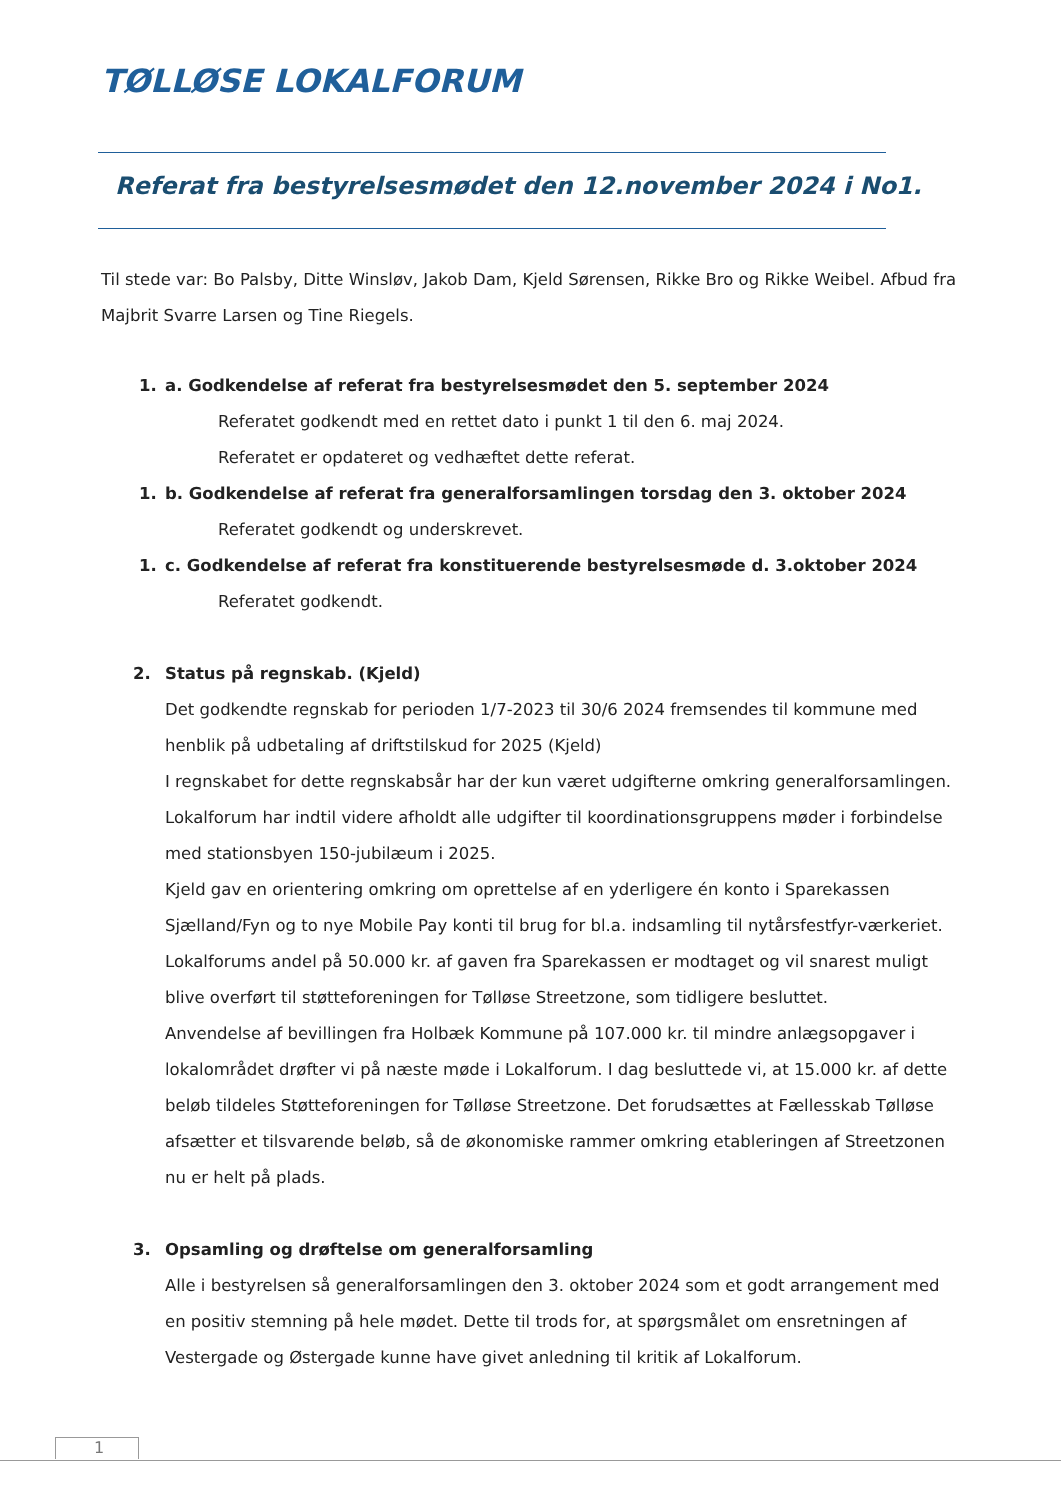TØLLØSE LOKALFORUM
Referat fra bestyrelsesmødet den 12.november 2024 i No1.
Til stede var: Bo Palsby, Ditte Winsløv, Jakob Dam, Kjeld Sørensen, Rikke Bro og Rikke Weibel. Afbud fra Majbrit Svarre Larsen og Tine Riegels.
1. a. Godkendelse af referat fra bestyrelsesmødet den 5. september 2024
Referatet godkendt med en rettet dato i punkt 1 til den 6. maj 2024.
Referatet er opdateret og vedhæftet dette referat.
1. b. Godkendelse af referat fra generalforsamlingen torsdag den 3. oktober 2024
Referatet godkendt og underskrevet.
1. c. Godkendelse af referat fra konstituerende bestyrelsesmøde d. 3.oktober 2024
Referatet godkendt.
2. Status på regnskab. (Kjeld)
Det godkendte regnskab for perioden 1/7-2023 til 30/6 2024 fremsendes til kommune med henblik på udbetaling af driftstilskud for 2025 (Kjeld)
I regnskabet for dette regnskabsår har der kun været udgifterne omkring generalforsamlingen. Lokalforum har indtil videre afholdt alle udgifter til koordinationsgruppens møder i forbindelse med stationsbyen 150-jubilæum i 2025.
Kjeld gav en orientering omkring om oprettelse af en yderligere én konto i Sparekassen Sjælland/Fyn og to nye Mobile Pay konti til brug for bl.a. indsamling til nytårsfestfyr-værkeriet. Lokalforums andel på 50.000 kr. af gaven fra Sparekassen er modtaget og vil snarest muligt blive overført til støtteforeningen for Tølløse Streetzone, som tidligere besluttet.
Anvendelse af bevillingen fra Holbæk Kommune på 107.000 kr. til mindre anlægsopgaver i lokalområdet drøfter vi på næste møde i Lokalforum. I dag besluttede vi, at 15.000 kr. af dette beløb tildeles Støtteforeningen for Tølløse Streetzone. Det forudsættes at Fællesskab Tølløse afsætter et tilsvarende beløb, så de økonomiske rammer omkring etableringen af Streetzonen nu er helt på plads.
3. Opsamling og drøftelse om generalforsamling
Alle i bestyrelsen så generalforsamlingen den 3. oktober 2024 som et godt arrangement med en positiv stemning på hele mødet. Dette til trods for, at spørgsmålet om ensretningen af Vestergade og Østergade kunne have givet anledning til kritik af Lokalforum.
1